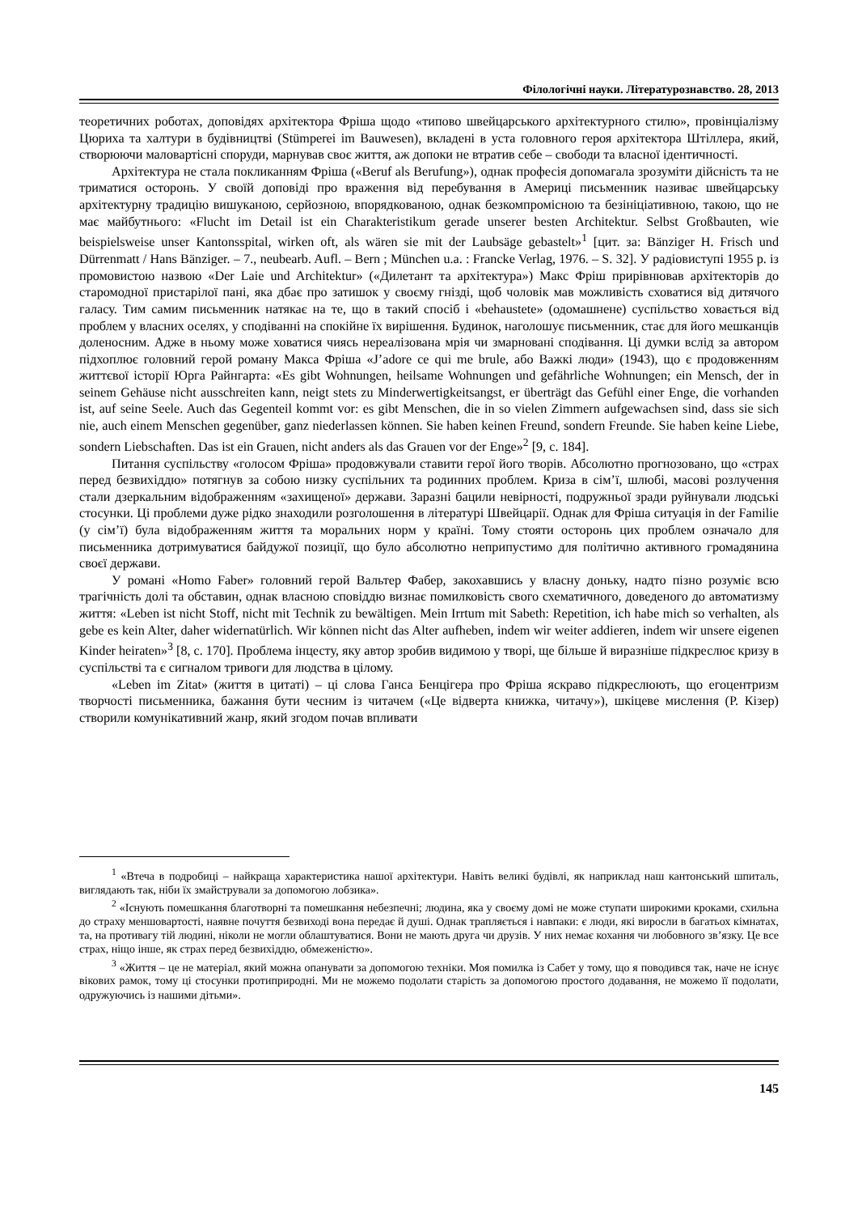Філологічні науки. Літературознавство. 28, 2013
теоретичних роботах, доповідях архітектора Фріша щодо «типово швейцарського архітектурного стилю», провінціалізму Цюриха та халтури в будівництві (Stümperei im Bauwesen), вкладені в уста головного героя архітектора Штіллера, який, створюючи маловартісні споруди, марнував своє життя, аж допоки не втратив себе – свободи та власної ідентичності.
Архітектура не стала покликанням Фріша («Beruf als Berufung»), однак професія допомагала зрозуміти дійсність та не триматися осторонь. У своїй доповіді про враження від перебування в Америці письменник називає швейцарську архітектурну традицію вишуканою, серйозною, впорядкованою, однак безкомпромісною та безініціативною, такою, що не має майбутнього: «Flucht im Detail ist ein Charakteristikum gerade unserer besten Architektur. Selbst Großbauten, wie beispielsweise unser Kantonsspital, wirken oft, als wären sie mit der Laubsäge gebastelt»<sup>1</sup> [цит. за: Bänziger H. Frisch und Dürrenmatt / Hans Bänziger. – 7., neubearb. Aufl. – Bern ; München u.a. : Francke Verlag, 1976. – S. 32]. У радіовиступі 1955 р. із промовистою назвою «Der Laie und Architektur» («Дилетант та архітектура») Макс Фріш прирівнював архітекторів до старомодної пристарілої пані, яка дбає про затишок у своєму гнізді, щоб чоловік мав можливість сховатися від дитячого галасу. Тим самим письменник натякає на те, що в такий спосіб і «behaustete» (одомашнене) суспільство ховається від проблем у власних оселях, у сподіванні на спокійне їх вирішення. Будинок, наголошує письменник, стає для його мешканців доленосним. Адже в ньому може ховатися чиясь нереалізована мрія чи змарновані сподівання. Ці думки вслід за автором підхоплює головний герой роману Макса Фріша «J’adore ce qui me brule, або Важкі люди» (1943), що є продовженням життєвої історії Юрга Райнгарта: «Es gibt Wohnungen, heilsame Wohnungen und gefährliche Wohnungen; ein Mensch, der in seinem Gehäuse nicht ausschreiten kann, neigt stets zu Minderwertigkeitsangst, er überträgt das Gefühl einer Enge, die vorhanden ist, auf seine Seele. Auch das Gegenteil kommt vor: es gibt Menschen, die in so vielen Zimmern aufgewachsen sind, dass sie sich nie, auch einem Menschen gegenüber, ganz niederlassen können. Sie haben keinen Freund, sondern Freunde. Sie haben keine Liebe, sondern Liebschaften. Das ist ein Grauen, nicht anders als das Grauen vor der Enge»<sup>2</sup> [9, с. 184].
Питання суспільству «голосом Фріша» продовжували ставити герої його творів. Абсолютно прогнозовано, що «страх перед безвихіддю» потягнув за собою низку суспільних та родинних проблем. Криза в сім’ї, шлюбі, масові розлучення стали дзеркальним відображенням «захищеної» держави. Заразні бацили невірності, подружньої зради руйнували людські стосунки. Ці проблеми дуже рідко знаходили розголошення в літературі Швейцарії. Однак для Фріша ситуація in der Familie (у сім’ї) була відображенням життя та моральних норм у країні. Тому стояти осторонь цих проблем означало для письменника дотримуватися байдужої позиції, що було абсолютно неприпустимо для політично активного громадянина своєї держави.
У романі «Homo Faber» головний герой Вальтер Фабер, закохавшись у власну доньку, надто пізно розуміє всю трагічність долі та обставин, однак власною сповіддю визнає помилковість свого схематичного, доведеного до автоматизму життя: «Leben ist nicht Stoff, nicht mit Technik zu bewältigen. Mein Irrtum mit Sabeth: Repetition, ich habe mich so verhalten, als gebe es kein Alter, daher widernatürlich. Wir können nicht das Alter aufheben, indem wir weiter addieren, indem wir unsere eigenen Kinder heiraten»<sup>3</sup> [8, с. 170]. Проблема інцесту, яку автор зробив видимою у творі, ще більше й виразніше підкреслює кризу в суспільстві та є сигналом тривоги для людства в цілому.
«Leben im Zitat» (життя в цитаті) – ці слова Ганса Бенцігера про Фріша яскраво підкреслюють, що егоцентризм творчості письменника, бажання бути чесним із читачем («Це відверта книжка, читачу»), шкіцеве мислення (Р. Кізер) створили комунікативний жанр, який згодом почав впливати
<sup>1</sup> «Втеча в подробиці – найкраща характеристика нашої архітектури. Навіть великі будівлі, як наприклад наш кантонський шпиталь, виглядають так, ніби їх змайстрували за допомогою лобзика».
<sup>2</sup> «Існують помешкання благотворні та помешкання небезпечні; людина, яка у своєму домі не може ступати широкими кроками, схильна до страху меншовартості, наявне почуття безвиході вона передає й душі. Однак трапляється і навпаки: є люди, які виросли в багатьох кімнатах, та, на противагу тій людині, ніколи не могли облаштуватися. Вони не мають друга чи друзів. У них немає кохання чи любовного зв’язку. Це все страх, ніщо інше, як страх перед безвихіддю, обмеженістю».
<sup>3</sup> «Життя – це не матеріал, який можна опанувати за допомогою техніки. Моя помилка із Сабет у тому, що я поводився так, наче не існує вікових рамок, тому ці стосунки протиприродні. Ми не можемо подолати старість за допомогою простого додавання, не можемо її подолати, одружуючись із нашими дітьми».
145